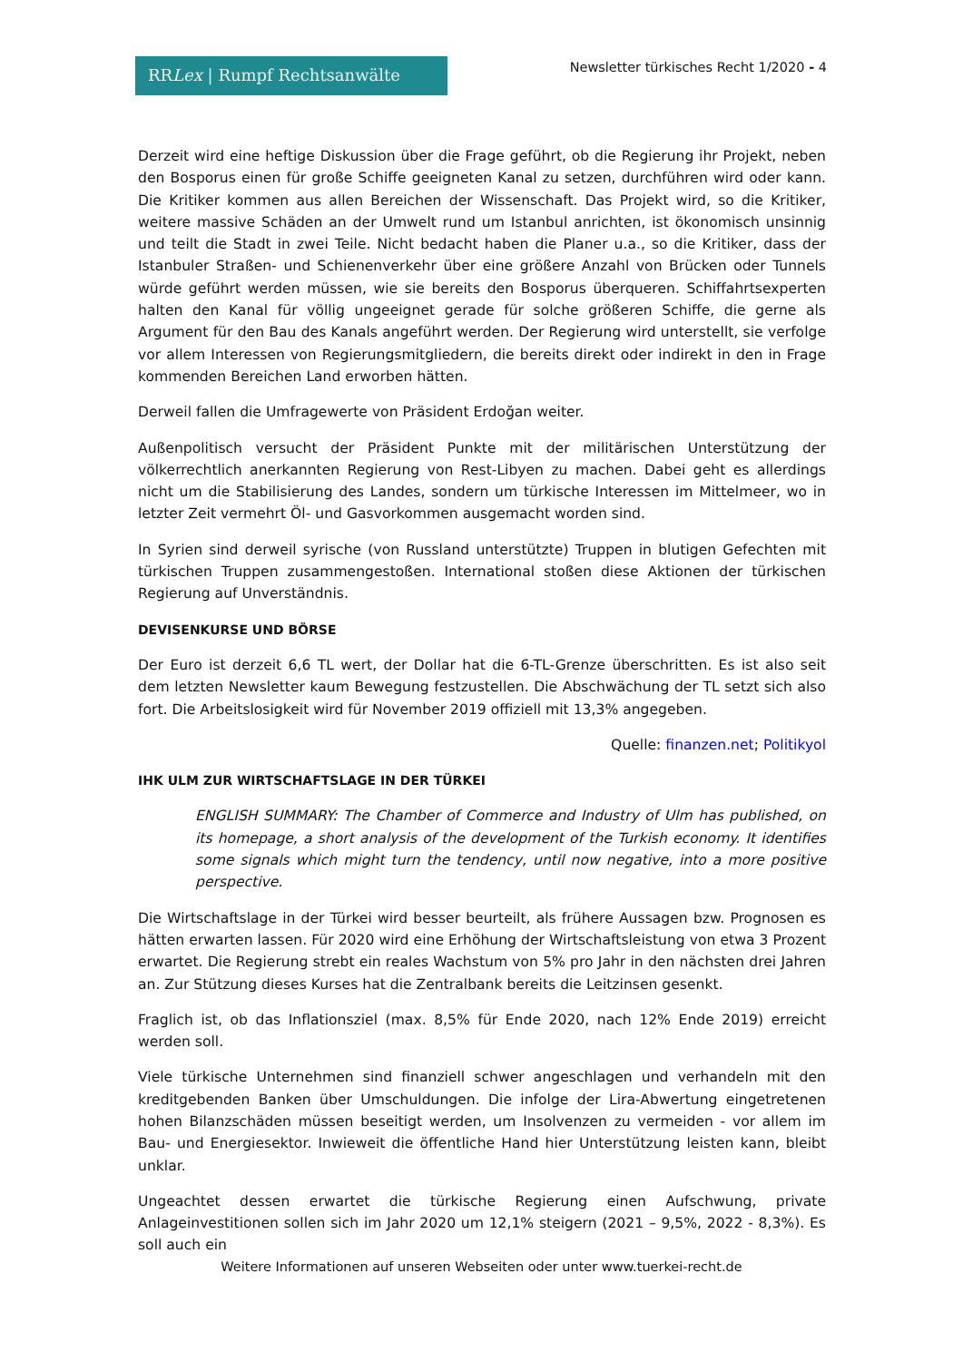RRLex | Rumpf Rechtsanwälte
Newsletter türkisches Recht 1/2020 - 4
Derzeit wird eine heftige Diskussion über die Frage geführt, ob die Regierung ihr Projekt, neben den Bosporus einen für große Schiffe geeigneten Kanal zu setzen, durchführen wird oder kann. Die Kritiker kommen aus allen Bereichen der Wissenschaft. Das Projekt wird, so die Kritiker, weitere massive Schäden an der Umwelt rund um Istanbul anrichten, ist ökonomisch unsinnig und teilt die Stadt in zwei Teile. Nicht bedacht haben die Planer u.a., so die Kritiker, dass der Istanbuler Straßen- und Schienenverkehr über eine größere Anzahl von Brücken oder Tunnels würde geführt werden müssen, wie sie bereits den Bosporus überqueren. Schiffahrtsexperten halten den Kanal für völlig ungeeignet gerade für solche größeren Schiffe, die gerne als Argument für den Bau des Kanals angeführt werden. Der Regierung wird unterstellt, sie verfolge vor allem Interessen von Regierungsmitgliedern, die bereits direkt oder indirekt in den in Frage kommenden Bereichen Land erworben hätten.
Derweil fallen die Umfragewerte von Präsident Erdoğan weiter.
Außenpolitisch versucht der Präsident Punkte mit der militärischen Unterstützung der völkerrechtlich anerkannten Regierung von Rest-Libyen zu machen. Dabei geht es allerdings nicht um die Stabilisierung des Landes, sondern um türkische Interessen im Mittelmeer, wo in letzter Zeit vermehrt Öl- und Gasvorkommen ausgemacht worden sind.
In Syrien sind derweil syrische (von Russland unterstützte) Truppen in blutigen Gefechten mit türkischen Truppen zusammengestoßen. International stoßen diese Aktionen der türkischen Regierung auf Unverständnis.
DEVISENKURSE UND BÖRSE
Der Euro ist derzeit 6,6 TL wert, der Dollar hat die 6-TL-Grenze überschritten. Es ist also seit dem letzten Newsletter kaum Bewegung festzustellen. Die Abschwächung der TL setzt sich also fort. Die Arbeitslosigkeit wird für November 2019 offiziell mit 13,3% angegeben.
Quelle: finanzen.net; Politikyol
IHK ULM ZUR WIRTSCHAFTSLAGE IN DER TÜRKEI
ENGLISH SUMMARY: The Chamber of Commerce and Industry of Ulm has published, on its homepage, a short analysis of the development of the Turkish economy. It identifies some signals which might turn the tendency, until now negative, into a more positive perspective.
Die Wirtschaftslage in der Türkei wird besser beurteilt, als frühere Aussagen bzw. Prognosen es hätten erwarten lassen. Für 2020 wird eine Erhöhung der Wirtschaftsleistung von etwa 3 Prozent erwartet. Die Regierung strebt ein reales Wachstum von 5% pro Jahr in den nächsten drei Jahren an. Zur Stützung dieses Kurses hat die Zentralbank bereits die Leitzinsen gesenkt.
Fraglich ist, ob das Inflationsziel (max. 8,5% für Ende 2020, nach 12% Ende 2019) erreicht werden soll.
Viele türkische Unternehmen sind finanziell schwer angeschlagen und verhandeln mit den kreditgebenden Banken über Umschuldungen. Die infolge der Lira-Abwertung eingetretenen hohen Bilanzschäden müssen beseitigt werden, um Insolvenzen zu vermeiden - vor allem im Bau- und Energiesektor. Inwieweit die öffentliche Hand hier Unterstützung leisten kann, bleibt unklar.
Ungeachtet dessen erwartet die türkische Regierung einen Aufschwung, private Anlageinvestitionen sollen sich im Jahr 2020 um 12,1% steigern (2021 – 9,5%, 2022 - 8,3%). Es soll auch ein
Weitere Informationen auf unseren Webseiten oder unter www.tuerkei-recht.de